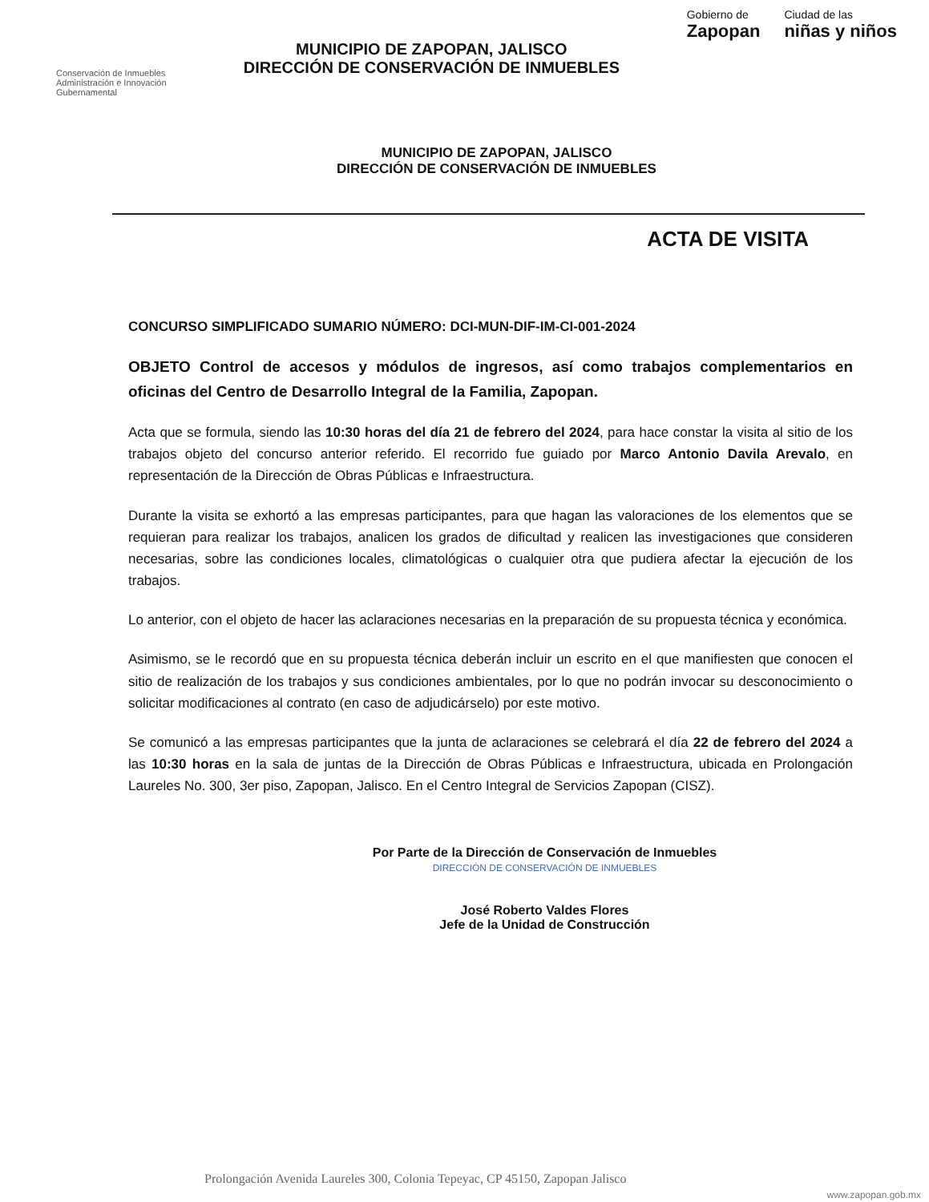Conservación de Inmuebles
Administración e Innovación Gubernamental
MUNICIPIO DE ZAPOPAN, JALISCO
DIRECCIÓN DE CONSERVACIÓN DE INMUEBLES
Gobierno de
Zapopan
Ciudad de las
niñas y niños
MUNICIPIO DE ZAPOPAN, JALISCO
DIRECCIÓN DE CONSERVACIÓN DE INMUEBLES
ACTA DE VISITA
CONCURSO SIMPLIFICADO SUMARIO NÚMERO: DCI-MUN-DIF-IM-CI-001-2024
OBJETO Control de accesos y módulos de ingresos, así como trabajos complementarios en oficinas del Centro de Desarrollo Integral de la Familia, Zapopan.
Acta que se formula, siendo las 10:30 horas del día 21 de febrero del 2024, para hace constar la visita al sitio de los trabajos objeto del concurso anterior referido. El recorrido fue guiado por Marco Antonio Davila Arevalo, en representación de la Dirección de Obras Públicas e Infraestructura.
Durante la visita se exhortó a las empresas participantes, para que hagan las valoraciones de los elementos que se requieran para realizar los trabajos, analicen los grados de dificultad y realicen las investigaciones que consideren necesarias, sobre las condiciones locales, climatológicas o cualquier otra que pudiera afectar la ejecución de los trabajos.
Lo anterior, con el objeto de hacer las aclaraciones necesarias en la preparación de su propuesta técnica y económica.
Asimismo, se le recordó que en su propuesta técnica deberán incluir un escrito en el que manifiesten que conocen el sitio de realización de los trabajos y sus condiciones ambientales, por lo que no podrán invocar su desconocimiento o solicitar modificaciones al contrato (en caso de adjudicárselo) por este motivo.
Se comunicó a las empresas participantes que la junta de aclaraciones se celebrará el día 22 de febrero del 2024 a las 10:30 horas en la sala de juntas de la Dirección de Obras Públicas e Infraestructura, ubicada en Prolongación Laureles No. 300, 3er piso, Zapopan, Jalisco. En el Centro Integral de Servicios Zapopan (CISZ).
Por Parte de la Dirección de Conservación de Inmuebles
DIRECCIÓN DE CONSERVACIÓN DE INMUEBLES
José Roberto Valdes Flores
Jefe de la Unidad de Construcción
Prolongación Avenida Laureles 300, Colonia Tepeyac, CP 45150, Zapopan Jalisco
www.zapopan.gob.mx